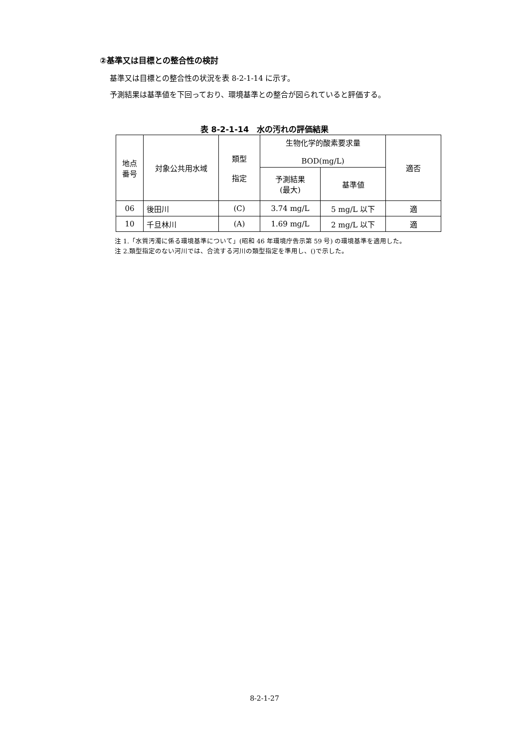②基準又は目標との整合性の検討
基準又は目標との整合性の状況を表 8-2-1-14 に示す。
予測結果は基準値を下回っており、環境基準との整合が図られていると評価する。
表 8-2-1-14　水の汚れの評価結果
| 地点 番号 | 対象公共用水域 | 類型 指定 | 生物化学的酸素要求量 BOD(mg/L) | | 適否 |
| --- | --- | --- | --- | --- | --- |
| | | | 予測結果 (最大) | 基準値 | |
| 06 | 後田川 | (C) | 3.74 mg/L | 5 mg/L 以下 | 適 |
| 10 | 千旦林川 | (A) | 1.69 mg/L | 2 mg/L 以下 | 適 |
注 1.「水質汚濁に係る環境基準について」(昭和 46 年環境庁告示第 59 号) の環境基準を適用した。
注 2.類型指定のない河川では、合流する河川の類型指定を準用し、()で示した。
8-2-1-27